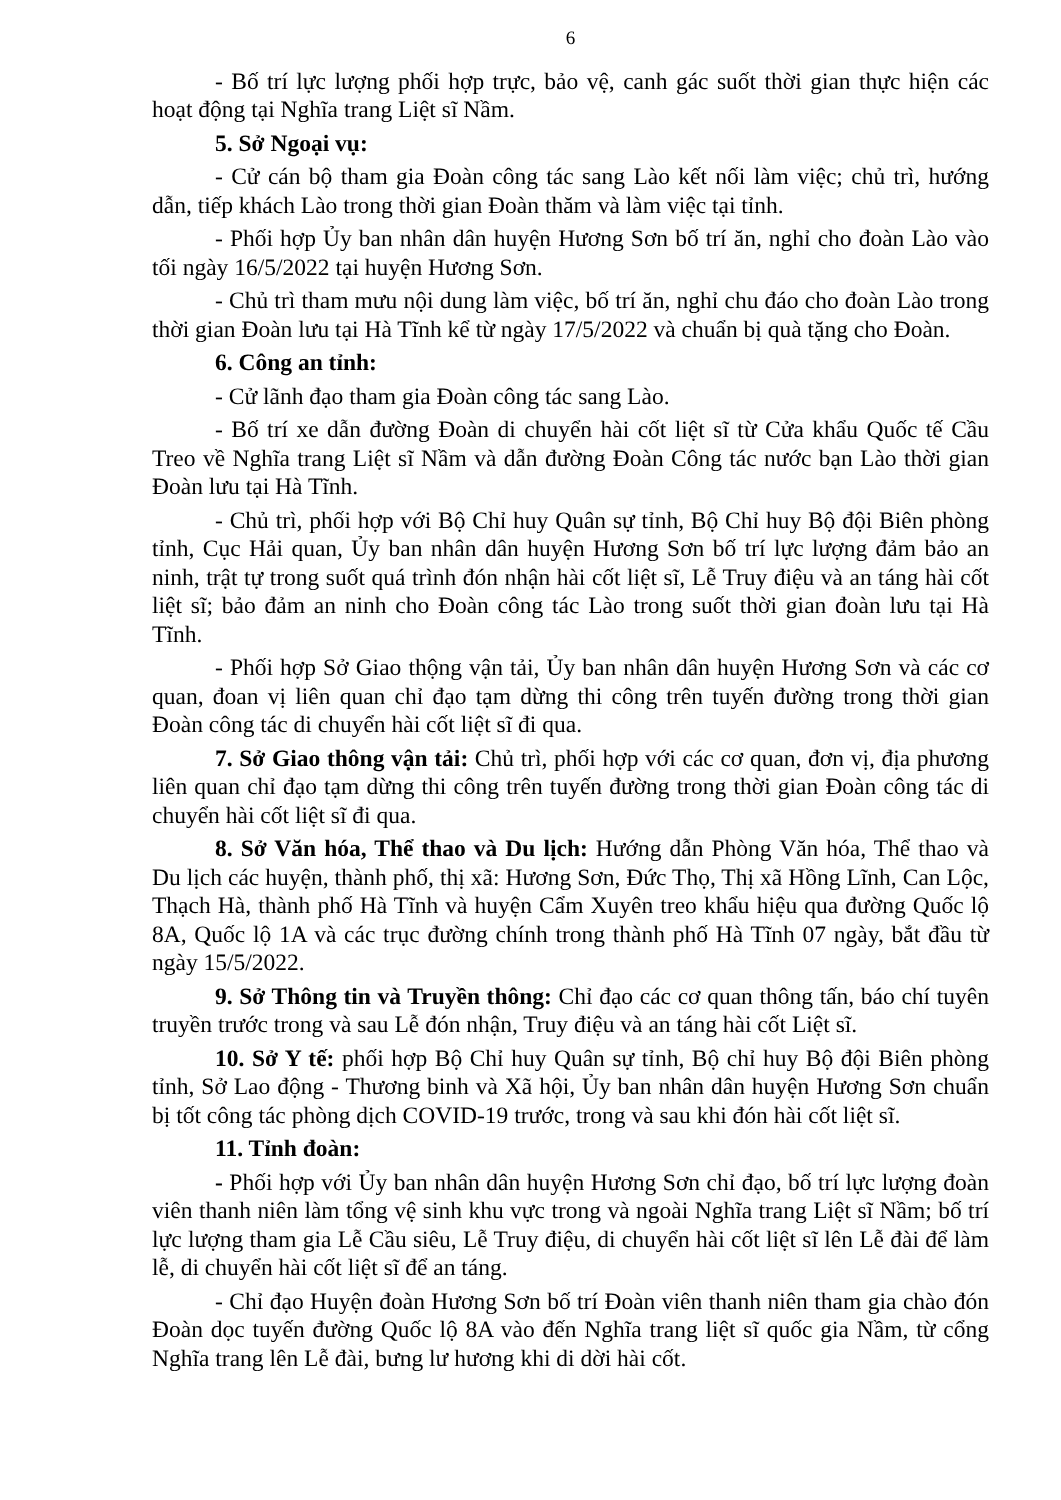6
- Bố trí lực lượng phối hợp trực, bảo vệ, canh gác suốt thời gian thực hiện các hoạt động tại Nghĩa trang Liệt sĩ Nầm.
5. Sở Ngoại vụ:
- Cử cán bộ tham gia Đoàn công tác sang Lào kết nối làm việc; chủ trì, hướng dẫn, tiếp khách Lào trong thời gian Đoàn thăm và làm việc tại tỉnh.
- Phối hợp Ủy ban nhân dân huyện Hương Sơn bố trí ăn, nghỉ cho đoàn Lào vào tối ngày 16/5/2022 tại huyện Hương Sơn.
- Chủ trì tham mưu nội dung làm việc, bố trí ăn, nghỉ chu đáo cho đoàn Lào trong thời gian Đoàn lưu tại Hà Tĩnh kể từ ngày 17/5/2022 và chuẩn bị quà tặng cho Đoàn.
6. Công an tỉnh:
- Cử lãnh đạo tham gia Đoàn công tác sang Lào.
- Bố trí xe dẫn đường Đoàn di chuyển hài cốt liệt sĩ từ Cửa khẩu Quốc tế Cầu Treo về Nghĩa trang Liệt sĩ Nầm và dẫn đường Đoàn Công tác nước bạn Lào thời gian Đoàn lưu tại Hà Tĩnh.
- Chủ trì, phối hợp với Bộ Chỉ huy Quân sự tỉnh, Bộ Chỉ huy Bộ đội Biên phòng tỉnh, Cục Hải quan, Ủy ban nhân dân huyện Hương Sơn bố trí lực lượng đảm bảo an ninh, trật tự trong suốt quá trình đón nhận hài cốt liệt sĩ, Lễ Truy điệu và an táng hài cốt liệt sĩ; bảo đảm an ninh cho Đoàn công tác Lào trong suốt thời gian đoàn lưu tại Hà Tĩnh.
- Phối hợp Sở Giao thộng vận tải, Ủy ban nhân dân huyện Hương Sơn và các cơ quan, đoan vị liên quan chỉ đạo tạm dừng thi công trên tuyến đường trong thời gian Đoàn công tác di chuyển hài cốt liệt sĩ đi qua.
7. Sở Giao thông vận tải: Chủ trì, phối hợp với các cơ quan, đơn vị, địa phương liên quan chỉ đạo tạm dừng thi công trên tuyến đường trong thời gian Đoàn công tác di chuyển hài cốt liệt sĩ đi qua.
8. Sở Văn hóa, Thể thao và Du lịch: Hướng dẫn Phòng Văn hóa, Thể thao và Du lịch các huyện, thành phố, thị xã: Hương Sơn, Đức Thọ, Thị xã Hồng Lĩnh, Can Lộc, Thạch Hà, thành phố Hà Tĩnh và huyện Cẩm Xuyên treo khẩu hiệu qua đường Quốc lộ 8A, Quốc lộ 1A và các trục đường chính trong thành phố Hà Tĩnh 07 ngày, bắt đầu từ ngày 15/5/2022.
9. Sở Thông tin và Truyền thông: Chỉ đạo các cơ quan thông tấn, báo chí tuyên truyền trước trong và sau Lễ đón nhận, Truy điệu và an táng hài cốt Liệt sĩ.
10. Sở Y tế: phối hợp Bộ Chỉ huy Quân sự tỉnh, Bộ chỉ huy Bộ đội Biên phòng tỉnh, Sở Lao động - Thương binh và Xã hội, Ủy ban nhân dân huyện Hương Sơn chuẩn bị tốt công tác phòng dịch COVID-19 trước, trong và sau khi đón hài cốt liệt sĩ.
11. Tỉnh đoàn:
- Phối hợp với Ủy ban nhân dân huyện Hương Sơn chỉ đạo, bố trí lực lượng đoàn viên thanh niên làm tổng vệ sinh khu vực trong và ngoài Nghĩa trang Liệt sĩ Nầm; bố trí lực lượng tham gia Lễ Cầu siêu, Lễ Truy điệu, di chuyển hài cốt liệt sĩ lên Lễ đài để làm lễ, di chuyển hài cốt liệt sĩ để an táng.
- Chỉ đạo Huyện đoàn Hương Sơn bố trí Đoàn viên thanh niên tham gia chào đón Đoàn dọc tuyến đường Quốc lộ 8A vào đến Nghĩa trang liệt sĩ quốc gia Nầm, từ cổng Nghĩa trang lên Lễ đài, bưng lư hương khi di dời hài cốt.